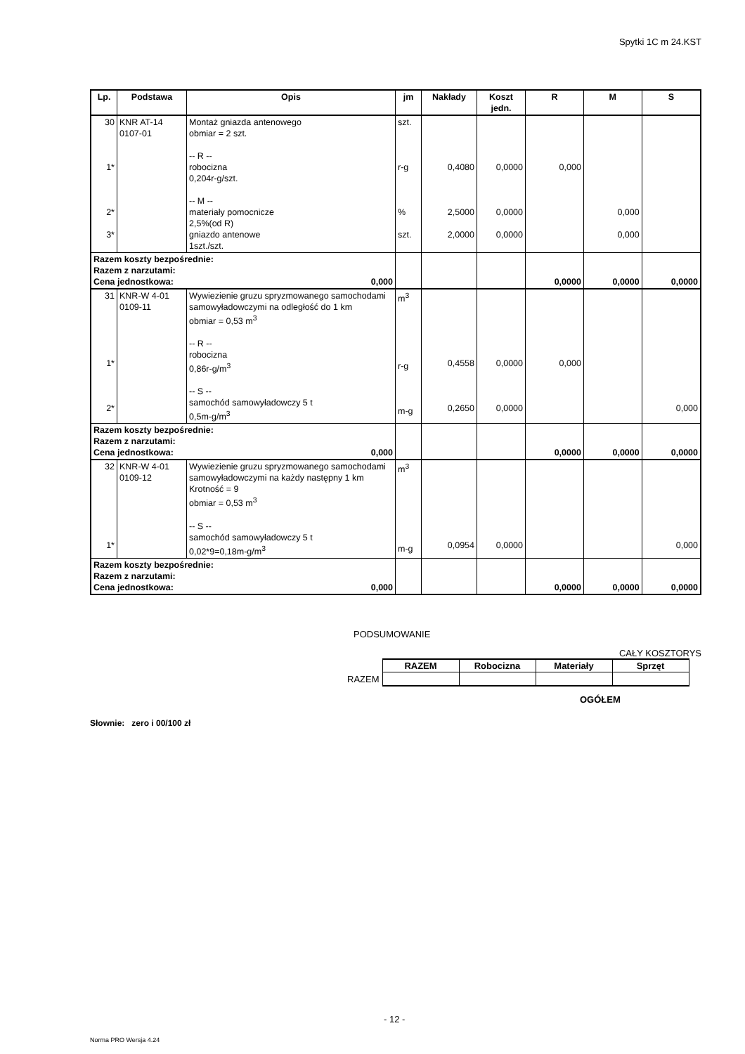Spytki 1C m 24.KST
| Lp. | Podstawa | Opis | jm | Nakłady | Koszt jedn. | R | M | S |
| --- | --- | --- | --- | --- | --- | --- | --- | --- |
| 30 1* 2* 3* | KNR AT-14 0107-01 | Montaż gniazda antenowego obmiar = 2 szt. -- R -- robocizna 0,204r-g/szt. -- M -- materiały pomocnicze 2,5%(od R) gniazdo antenowe 1szt./szt. | szt. r-g % szt. | 0,4080 2,5000 2,0000 | 0,0000 0,0000 0,0000 | 0,000 | 0,000 0,000 | |
| Razem koszty bezpośrednie: Razem z narzutami: Cena jednostkowa: 0,000 | | | | | | 0,0000 | 0,0000 | 0,0000 |
| 31 1* 2* | KNR-W 4-01 0109-11 | Wywiezienie gruzu spryzmowanego samochodami samowyładowczymi na odległość do 1 km obmiar = 0,53 m<sup>3</sup> -- R -- robocizna 0,86r-g/m<sup>3</sup> -- S -- samochód samowyładowczy 5 t 0,5m-g/m<sup>3</sup> | m<sup>3</sup> r-g m-g | 0,4558 0,2650 | 0,0000 0,0000 | 0,000 | | 0,000 |
| Razem koszty bezpośrednie: Razem z narzutami: Cena jednostkowa: 0,000 | | | | | | 0,0000 | 0,0000 | 0,0000 |
| 32 1* | KNR-W 4-01 0109-12 | Wywiezienie gruzu spryzmowanego samochodami samowyładowczymi na każdy następny 1 km Krotność = 9 obmiar = 0,53 m<sup>3</sup> -- S -- samochód samowyładowczy 5 t 0,02*9=0,18m-g/m<sup>3</sup> | m<sup>3</sup> m-g | 0,0954 | 0,0000 | | | 0,000 |
| Razem koszty bezpośrednie: Razem z narzutami: Cena jednostkowa: 0,000 | | | | | | 0,0000 | 0,0000 | 0,0000 |
PODSUMOWANIE
CAŁY KOSZTORYS
| | RAZEM | Robocizna | Materiały | Sprzęt |
| RAZEM | | | | |
OGÓŁEM
Słownie: zero i 00/100 zł
- 12 -
Norma PRO Wersja 4.24